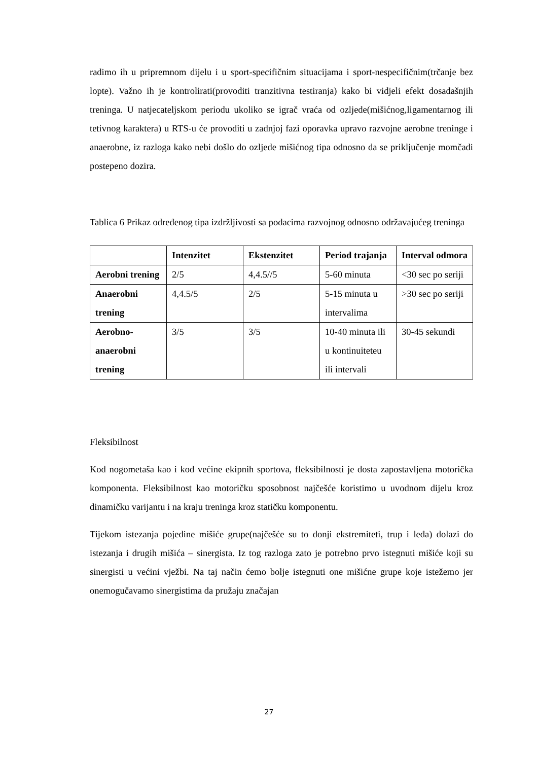radimo ih u pripremnom dijelu i u sport-specifičnim situacijama i sport-nespecifičnim(trčanje bez lopte). Važno ih je kontrolirati(provoditi tranzitivna testiranja) kako bi vidjeli efekt dosadašnjih treninga. U natjecateljskom periodu ukoliko se igrač vraća od ozljede(mišićnog,ligamentarnog ili tetivnog karaktera) u RTS-u će provoditi u zadnjoj fazi oporavka upravo razvojne aerobne treninge i anaerobne, iz razloga kako nebi došlo do ozljede mišićnog tipa odnosno da se priključenje momčadi postepeno dozira.
Tablica 6 Prikaz određenog tipa izdržljivosti sa podacima razvojnog odnosno održavajućeg treninga
| | Intenzitet | Ekstenzitet | Period trajanja | Interval odmora |
| --- | --- | --- | --- | --- |
| Aerobni trening | 2/5 | 4,4.5//5 | 5-60 minuta | <30 sec po seriji |
| Anaerobni trening | 4,4.5/5 | 2/5 | 5-15 minuta u intervalima | >30 sec po seriji |
| Aerobno-anaerobni trening | 3/5 | 3/5 | 10-40 minuta ili u kontinuiteteu ili intervali | 30-45 sekundi |
Fleksibilnost
Kod nogometaša kao i kod većine ekipnih sportova, fleksibilnosti je dosta zapostavljena motorička komponenta. Fleksibilnost kao motoričku sposobnost najčešće koristimo u uvodnom dijelu kroz dinamičku varijantu i na kraju treninga kroz statičku komponentu.
Tijekom istezanja pojedine mišiće grupe(najčešće su to donji ekstremiteti, trup i leđa) dolazi do istezanja i drugih mišića – sinergista. Iz tog razloga zato je potrebno prvo istegnuti mišiće koji su sinergisti u većini vježbi. Na taj način ćemo bolje istegnuti one mišićne grupe koje istežemo jer onemogučavamo sinergistima da pružaju značajan
27